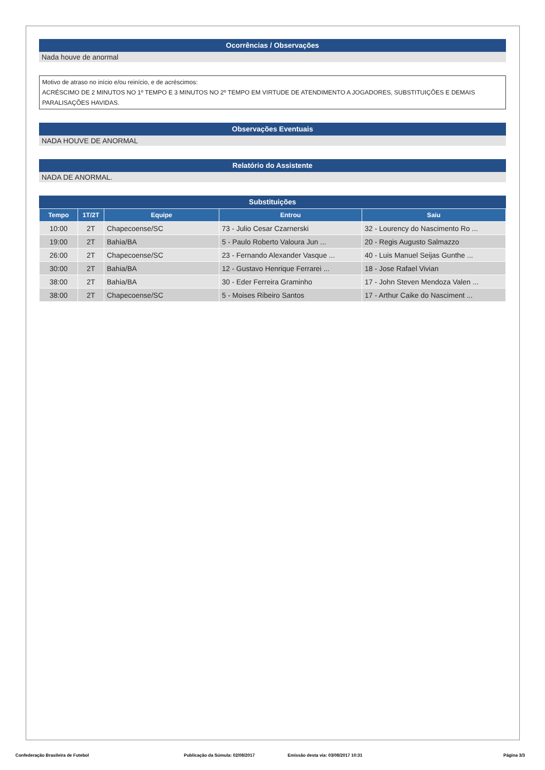Ocorrências / Observações
Nada houve de anormal
Motivo de atraso no início e/ou reinício, e de acréscimos:
ACRÉSCIMO DE 2 MINUTOS NO 1º TEMPO E 3 MINUTOS NO 2º TEMPO EM VIRTUDE DE ATENDIMENTO A JOGADORES, SUBSTITUIÇÕES E DEMAIS PARALISAÇÕES HAVIDAS.
Observações Eventuais
NADA HOUVE DE ANORMAL
Relatório do Assistente
NADA DE ANORMAL.
Substituições
| Tempo | 1T/2T | Equipe | Entrou | Saiu |
| --- | --- | --- | --- | --- |
| 10:00 | 2T | Chapecoense/SC | 73 - Julio Cesar Czarnerski | 32 - Lourency do Nascimento Ro ... |
| 19:00 | 2T | Bahia/BA | 5 - Paulo Roberto Valoura Jun ... | 20 - Regis Augusto Salmazzo |
| 26:00 | 2T | Chapecoense/SC | 23 - Fernando Alexander Vasque ... | 40 - Luis Manuel Seijas Gunthe ... |
| 30:00 | 2T | Bahia/BA | 12 - Gustavo Henrique Ferrarei ... | 18 - Jose Rafael Vivian |
| 38:00 | 2T | Bahia/BA | 30 - Eder Ferreira Graminho | 17 - John Steven Mendoza Valen ... |
| 38:00 | 2T | Chapecoense/SC | 5 - Moises Ribeiro Santos | 17 - Arthur Caike do Nasciment ... |
Confederação Brasileira de Futebol Publicação da Súmula: 02/08/2017 Emissão desta via: 03/08/2017 10:31 Página 3/3